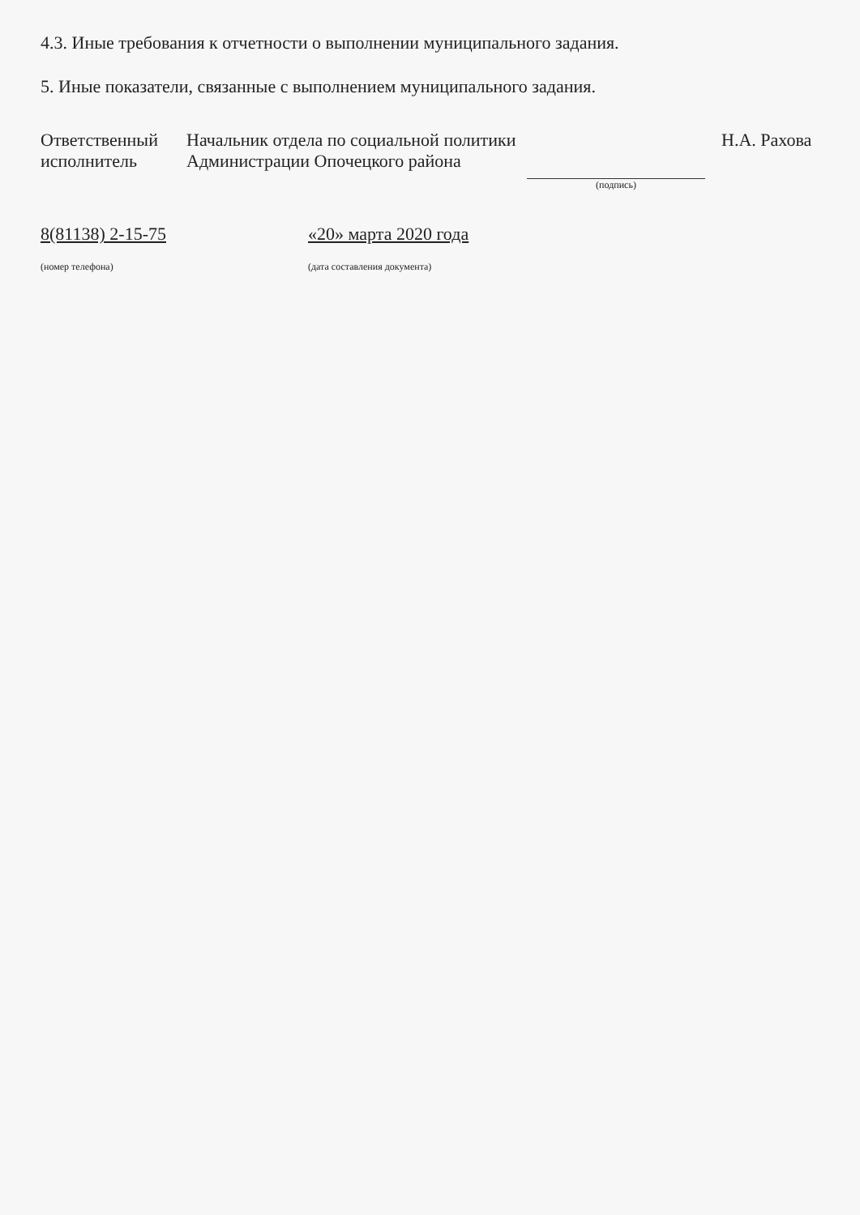4.3. Иные требования к отчетности о выполнении муниципального задания.
5. Иные показатели, связанные с выполнением муниципального задания.
Ответственный
исполнитель
Начальник отдела по социальной политики
Администрации Опочецкого района
(подпись)
Н.А. Рахова
8(81138) 2-15-75
(номер телефона)
«20» марта 2020 года
(дата составления документа)